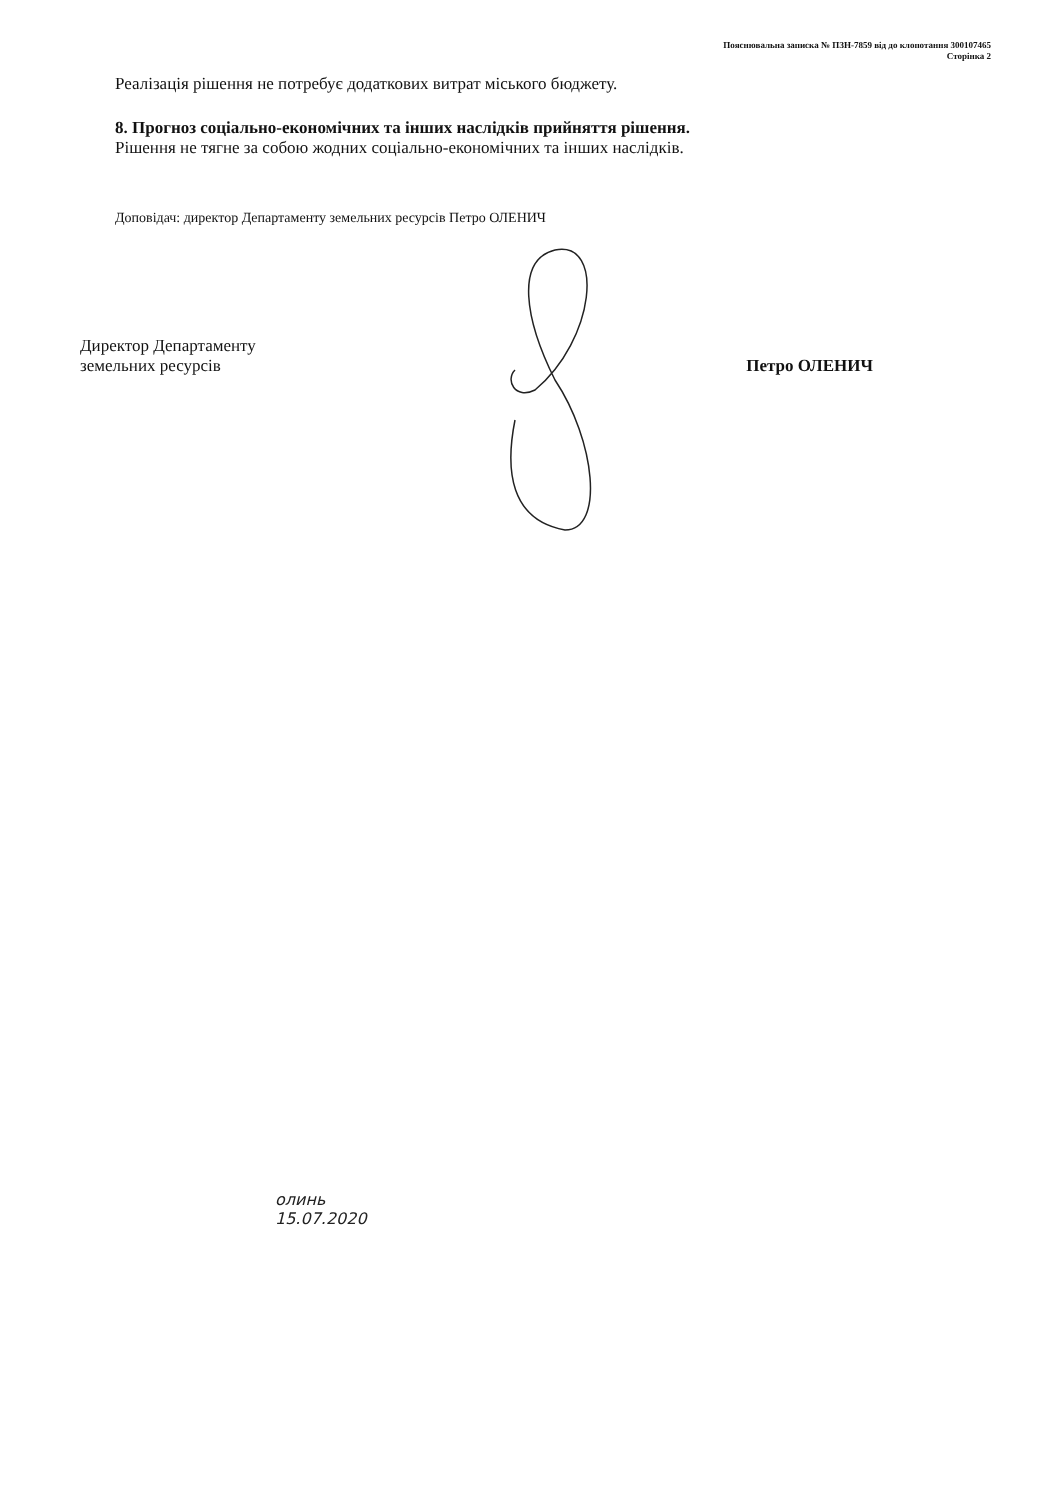Пояснювальна записка № ПЗН-7859 від до клопотання 300107465
Сторінка 2
Реалізація рішення не потребує додаткових витрат міського бюджету.
8. Прогноз соціально-економічних та інших наслідків прийняття рішення.
Рішення не тягне за собою жодних соціально-економічних та інших наслідків.
Доповідач: директор Департаменту земельних ресурсів Петро ОЛЕНИЧ
Директор Департаменту
земельних ресурсів
Петро ОЛЕНИЧ
олинь
15.07.2020